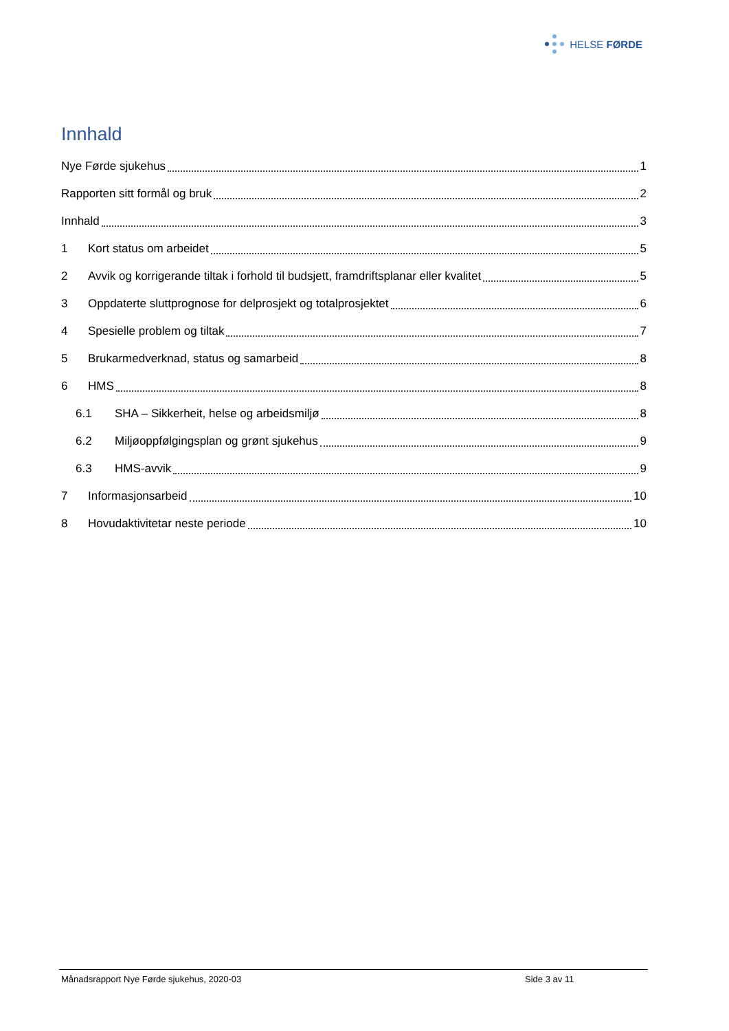HELSE FØRDE
Innhald
Nye Førde sjukehus 1
Rapporten sitt formål og bruk 2
Innhald 3
1 Kort status om arbeidet 5
2 Avvik og korrigerande tiltak i forhold til budsjett, framdriftsplanar eller kvalitet 5
3 Oppdaterte sluttprognose for delprosjekt og totalprosjektet 6
4 Spesielle problem og tiltak 7
5 Brukarmedverknad, status og samarbeid 8
6 HMS 8
6.1 SHA – Sikkerheit, helse og arbeidsmiljø 8
6.2 Miljøoppfølgingsplan og grønt sjukehus 9
6.3 HMS-avvik 9
7 Informasjonsarbeid 10
8 Hovudaktivitetar neste periode 10
Månadsrapport Nye Førde sjukehus, 2020-03 Side 3 av 11